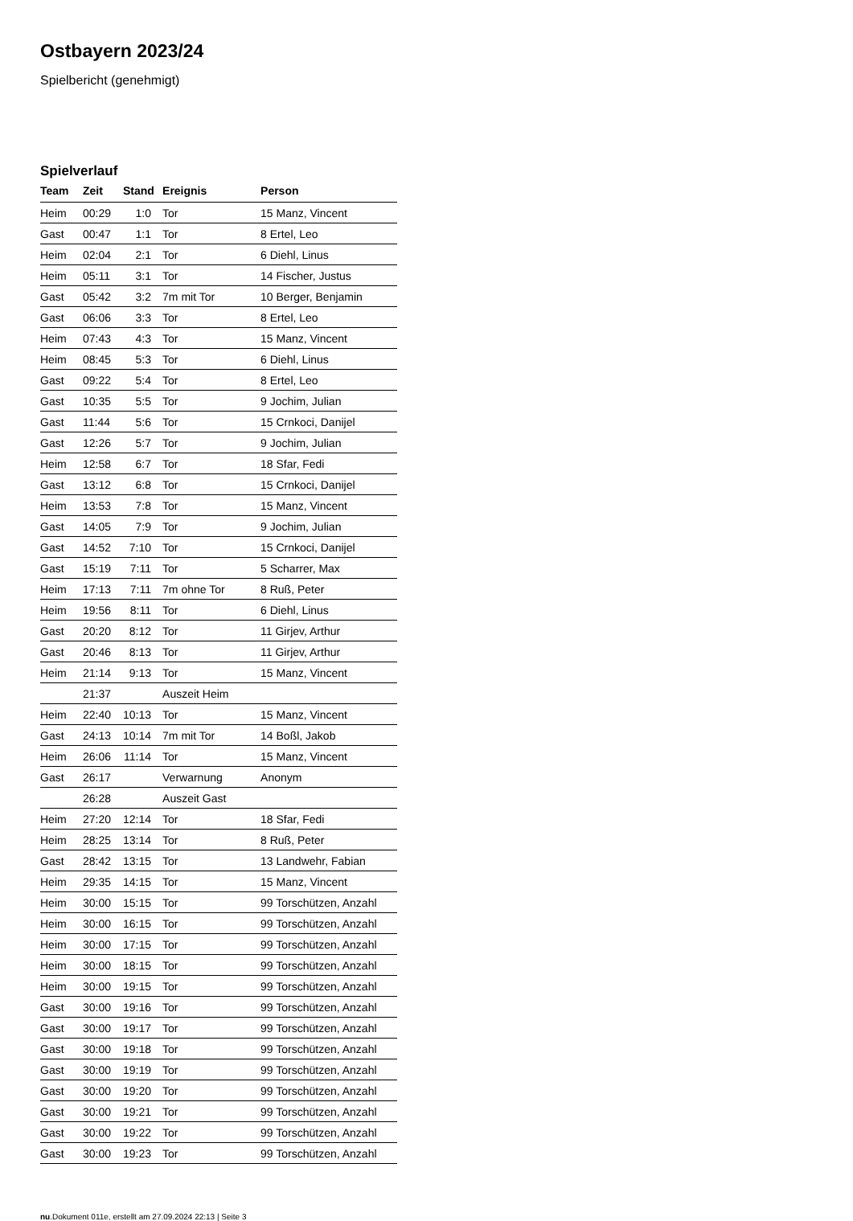Ostbayern 2023/24
Spielbericht (genehmigt)
Spielverlauf
| Team | Zeit | Stand | Ereignis | Person |
| --- | --- | --- | --- | --- |
| Heim | 00:29 | 1:0 | Tor | 15 Manz, Vincent |
| Gast | 00:47 | 1:1 | Tor | 8 Ertel, Leo |
| Heim | 02:04 | 2:1 | Tor | 6 Diehl, Linus |
| Heim | 05:11 | 3:1 | Tor | 14 Fischer, Justus |
| Gast | 05:42 | 3:2 | 7m mit Tor | 10 Berger, Benjamin |
| Gast | 06:06 | 3:3 | Tor | 8 Ertel, Leo |
| Heim | 07:43 | 4:3 | Tor | 15 Manz, Vincent |
| Heim | 08:45 | 5:3 | Tor | 6 Diehl, Linus |
| Gast | 09:22 | 5:4 | Tor | 8 Ertel, Leo |
| Gast | 10:35 | 5:5 | Tor | 9 Jochim, Julian |
| Gast | 11:44 | 5:6 | Tor | 15 Crnkoci, Danijel |
| Gast | 12:26 | 5:7 | Tor | 9 Jochim, Julian |
| Heim | 12:58 | 6:7 | Tor | 18 Sfar, Fedi |
| Gast | 13:12 | 6:8 | Tor | 15 Crnkoci, Danijel |
| Heim | 13:53 | 7:8 | Tor | 15 Manz, Vincent |
| Gast | 14:05 | 7:9 | Tor | 9 Jochim, Julian |
| Gast | 14:52 | 7:10 | Tor | 15 Crnkoci, Danijel |
| Gast | 15:19 | 7:11 | Tor | 5 Scharrer, Max |
| Heim | 17:13 | 7:11 | 7m ohne Tor | 8 Ruß, Peter |
| Heim | 19:56 | 8:11 | Tor | 6 Diehl, Linus |
| Gast | 20:20 | 8:12 | Tor | 11 Girjev, Arthur |
| Gast | 20:46 | 8:13 | Tor | 11 Girjev, Arthur |
| Heim | 21:14 | 9:13 | Tor | 15 Manz, Vincent |
| | 21:37 | | Auszeit Heim | |
| Heim | 22:40 | 10:13 | Tor | 15 Manz, Vincent |
| Gast | 24:13 | 10:14 | 7m mit Tor | 14 Boßl, Jakob |
| Heim | 26:06 | 11:14 | Tor | 15 Manz, Vincent |
| Gast | 26:17 | | Verwarnung | Anonym |
| | 26:28 | | Auszeit Gast | |
| Heim | 27:20 | 12:14 | Tor | 18 Sfar, Fedi |
| Heim | 28:25 | 13:14 | Tor | 8 Ruß, Peter |
| Gast | 28:42 | 13:15 | Tor | 13 Landwehr, Fabian |
| Heim | 29:35 | 14:15 | Tor | 15 Manz, Vincent |
| Heim | 30:00 | 15:15 | Tor | 99 Torschützen, Anzahl |
| Heim | 30:00 | 16:15 | Tor | 99 Torschützen, Anzahl |
| Heim | 30:00 | 17:15 | Tor | 99 Torschützen, Anzahl |
| Heim | 30:00 | 18:15 | Tor | 99 Torschützen, Anzahl |
| Heim | 30:00 | 19:15 | Tor | 99 Torschützen, Anzahl |
| Gast | 30:00 | 19:16 | Tor | 99 Torschützen, Anzahl |
| Gast | 30:00 | 19:17 | Tor | 99 Torschützen, Anzahl |
| Gast | 30:00 | 19:18 | Tor | 99 Torschützen, Anzahl |
| Gast | 30:00 | 19:19 | Tor | 99 Torschützen, Anzahl |
| Gast | 30:00 | 19:20 | Tor | 99 Torschützen, Anzahl |
| Gast | 30:00 | 19:21 | Tor | 99 Torschützen, Anzahl |
| Gast | 30:00 | 19:22 | Tor | 99 Torschützen, Anzahl |
| Gast | 30:00 | 19:23 | Tor | 99 Torschützen, Anzahl |
nu.Dokument 011e, erstellt am 27.09.2024 22:13 | Seite 3